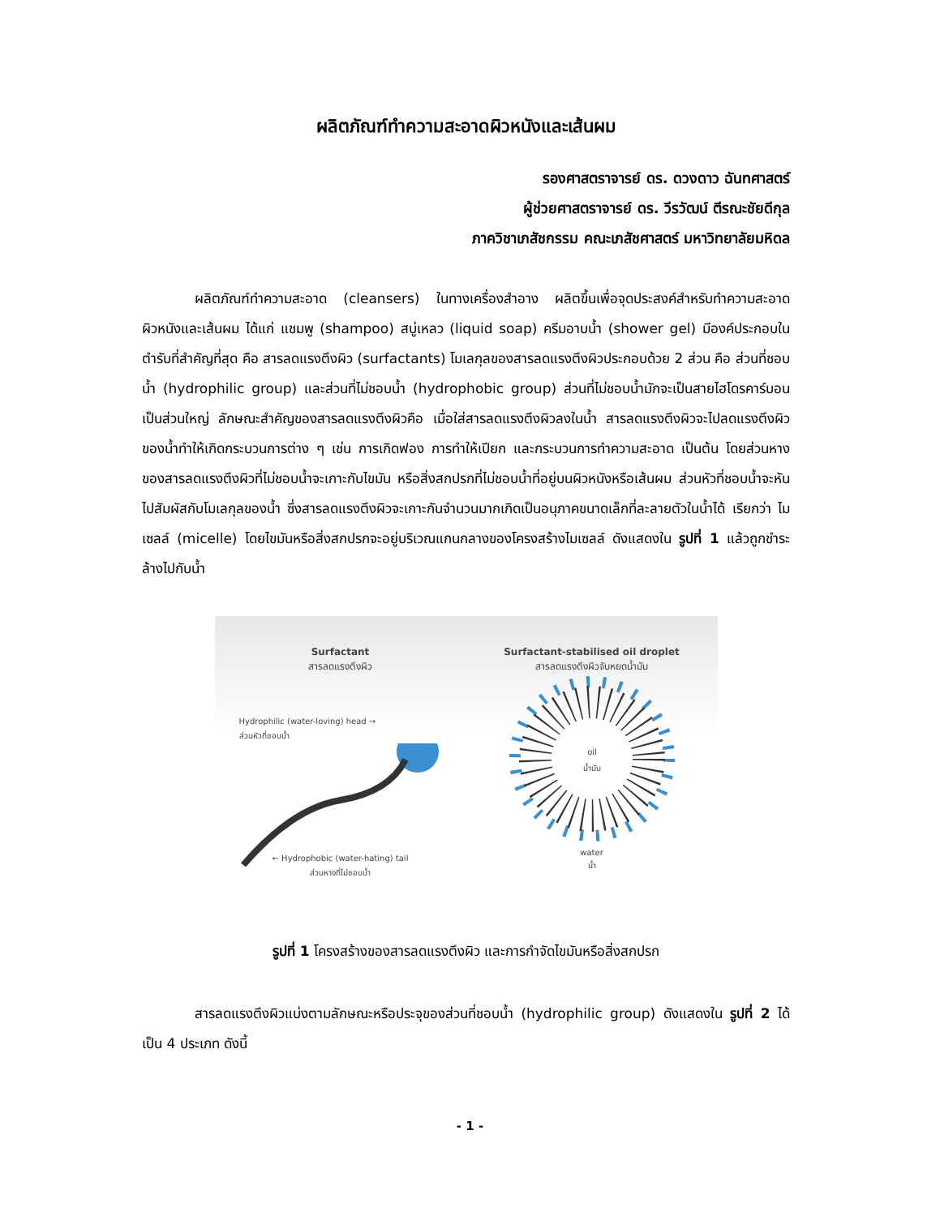ผลิตภัณฑ์ทำความสะอาดผิวหนังและเส้นผม
รองศาสตราจารย์ ดร. ดวงดาว ฉันทศาสตร์
ผู้ช่วยศาสตราจารย์ ดร. วีรวัฒน์ ตีรณะชัยดีกุล
ภาควิชาเภสัชกรรม คณะเภสัชศาสตร์ มหาวิทยาลัยมหิดล
ผลิตภัณฑ์ทำความสะอาด (cleansers) ในทางเครื่องสำอาง ผลิตขึ้นเพื่อจุดประสงค์สำหรับทำความสะอาดผิวหนังและเส้นผม ได้แก่ แชมพู (shampoo) สบู่เหลว (liquid soap) ครีมอาบน้ำ (shower gel) มีองค์ประกอบในตำรับที่สำคัญที่สุด คือ สารลดแรงตึงผิว (surfactants) โมเลกุลของสารลดแรงตึงผิวประกอบด้วย 2 ส่วน คือ ส่วนที่ชอบน้ำ (hydrophilic group) และส่วนที่ไม่ชอบน้ำ (hydrophobic group) ส่วนที่ไม่ชอบน้ำมักจะเป็นสายไฮโดรคาร์บอนเป็นส่วนใหญ่ ลักษณะสำคัญของสารลดแรงตึงผิวคือ เมื่อใส่สารลดแรงตึงผิวลงในน้ำ สารลดแรงตึงผิวจะไปลดแรงตึงผิวของน้ำทำให้เกิดกระบวนการต่าง ๆ เช่น การเกิดฟอง การทำให้เปียก และกระบวนการทำความสะอาด เป็นต้น โดยส่วนหางของสารลดแรงตึงผิวที่ไม่ชอบน้ำจะเกาะกับไขมัน หรือสิ่งสกปรกที่ไม่ชอบน้ำที่อยู่บนผิวหนังหรือเส้นผม ส่วนหัวที่ชอบน้ำจะหันไปสัมผัสกับโมเลกุลของน้ำ ซึ่งสารลดแรงตึงผิวจะเกาะกันจำนวนมากเกิดเป็นอนุภาคขนาดเล็กที่ละลายตัวในน้ำได้ เรียกว่า ไมเซลล์ (micelle) โดยไขมันหรือสิ่งสกปรกจะอยู่บริเวณแกนกลางของโครงสร้างไมเซลล์ ดังแสดงใน รูปที่ 1 แล้วถูกชำระล้างไปกับน้ำ
Surfactant
สารลดแรงตึงผิว
Hydrophilic (water-loving) head →
ส่วนหัวที่ชอบน้ำ
← Hydrophobic (water-hating) tail
ส่วนหางที่ไม่ชอบน้ำ
Surfactant-stabilised oil droplet
สารลดแรงตึงผิวจับหยดน้ำมัน
oil
น้ำมัน
water
น้ำ
รูปที่ 1 โครงสร้างของสารลดแรงตึงผิว และการกำจัดไขมันหรือสิ่งสกปรก
สารลดแรงตึงผิวแบ่งตามลักษณะหรือประจุของส่วนที่ชอบน้ำ (hydrophilic group) ดังแสดงใน รูปที่ 2 ได้เป็น 4 ประเภท ดังนี้
- 1 -